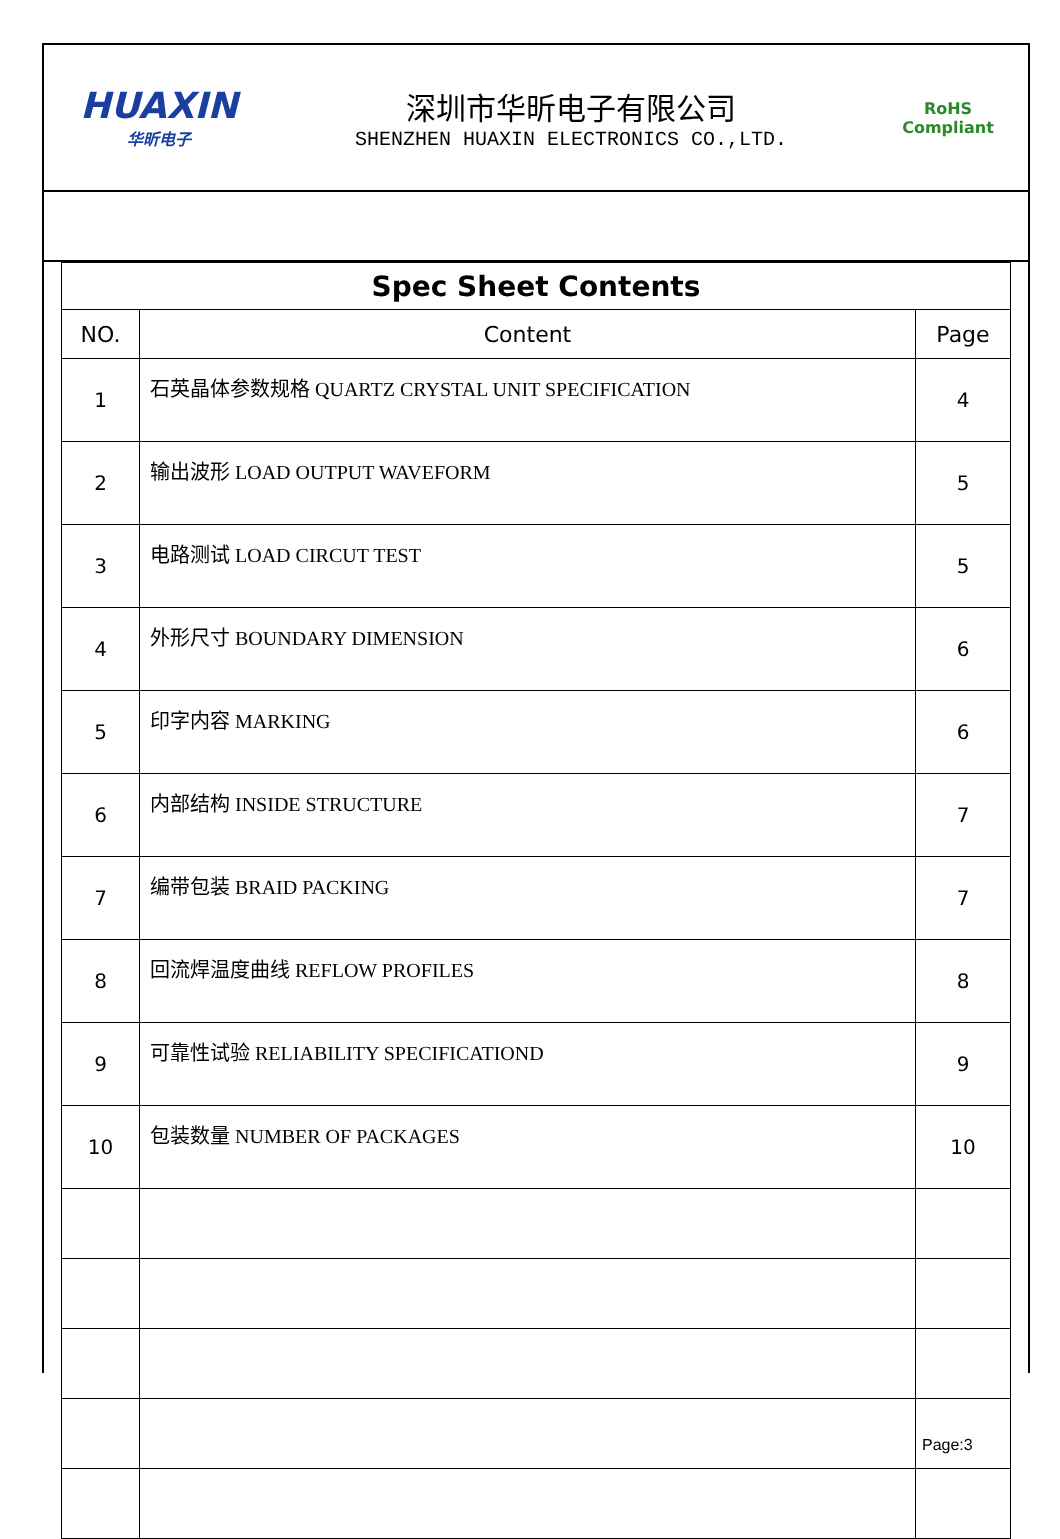HUAXIN
华昕电子
深圳市华昕电子有限公司
SHENZHEN HUAXIN ELECTRONICS CO.,LTD.
RoHS
Compliant
| Spec Sheet Contents | | |
| NO. | Content | Page |
| 1 | 石英晶体参数规格 QUARTZ CRYSTAL UNIT SPECIFICATION | 4 |
| 2 | 输出波形 LOAD OUTPUT WAVEFORM | 5 |
| 3 | 电路测试 LOAD CIRCUT TEST | 5 |
| 4 | 外形尺寸 BOUNDARY DIMENSION | 6 |
| 5 | 印字内容 MARKING | 6 |
| 6 | 内部结构 INSIDE STRUCTURE | 7 |
| 7 | 编带包装 BRAID PACKING | 7 |
| 8 | 回流焊温度曲线 REFLOW PROFILES | 8 |
| 9 | 可靠性试验 RELIABILITY SPECIFICATIOND | 9 |
| 10 | 包装数量 NUMBER OF PACKAGES | 10 |
Page:3